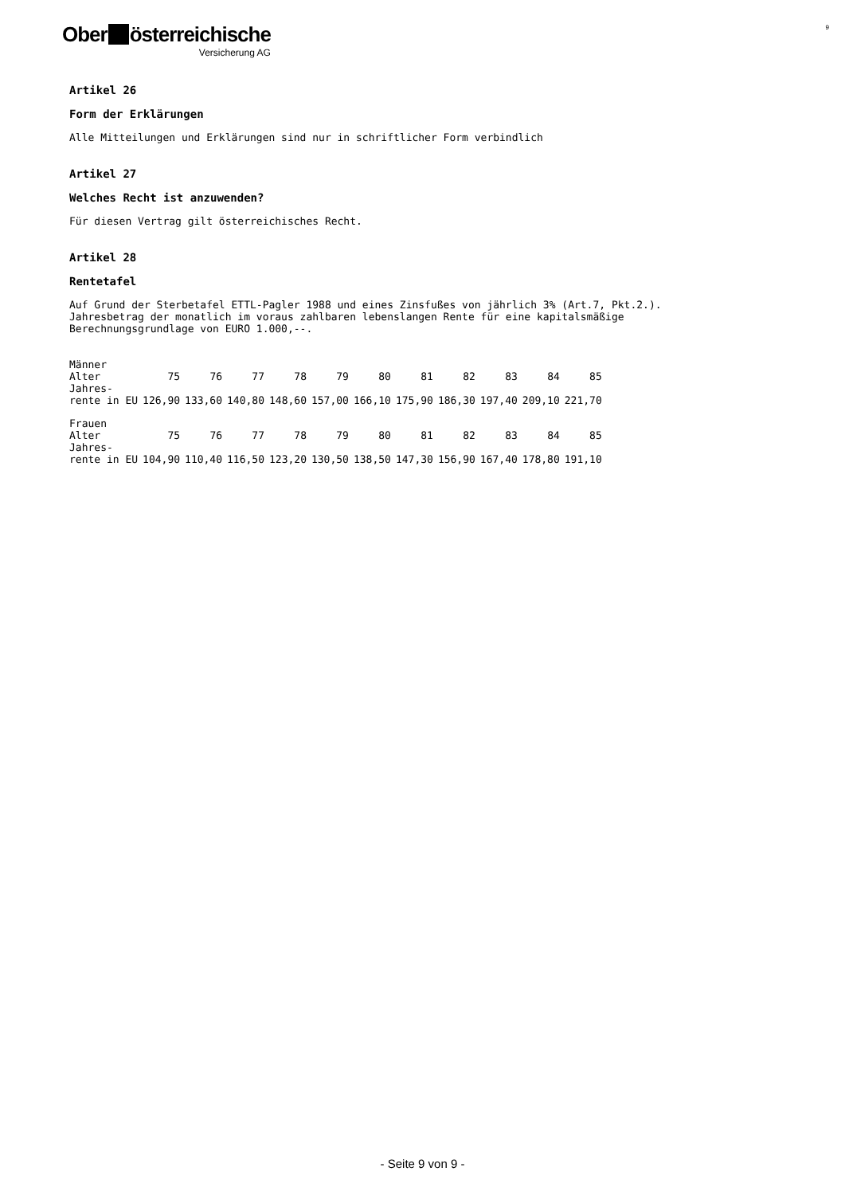Ober österreichische
Versicherung AG
9
Artikel 26
Form der Erklärungen
Alle Mitteilungen und Erklärungen sind nur in schriftlicher Form verbindlich
Artikel 27
Welches Recht ist anzuwenden?
Für diesen Vertrag gilt österreichisches Recht.
Artikel 28
Rentetafel
Auf Grund der Sterbetafel ETTL-Pagler 1988 und eines Zinsfußes von jährlich 3% (Art.7, Pkt.2.).
Jahresbetrag der monatlich im voraus zahlbaren lebenslangen Rente für eine kapitalsmäßige
Berechnungsgrundlage von EURO 1.000,--.
| Männer | | | | | | | | | | | |
| Alter | 75 | 76 | 77 | 78 | 79 | 80 | 81 | 82 | 83 | 84 | 85 |
| Jahres- | | | | | | | | | | | |
| rente in EU | 126,90 | 133,60 | 140,80 | 148,60 | 157,00 | 166,10 | 175,90 | 186,30 | 197,40 | 209,10 | 221,70 |
| Frauen | | | | | | | | | | | |
| Alter | 75 | 76 | 77 | 78 | 79 | 80 | 81 | 82 | 83 | 84 | 85 |
| Jahres- | | | | | | | | | | | |
| rente in EU | 104,90 | 110,40 | 116,50 | 123,20 | 130,50 | 138,50 | 147,30 | 156,90 | 167,40 | 178,80 | 191,10 |
- Seite 9 von 9 -